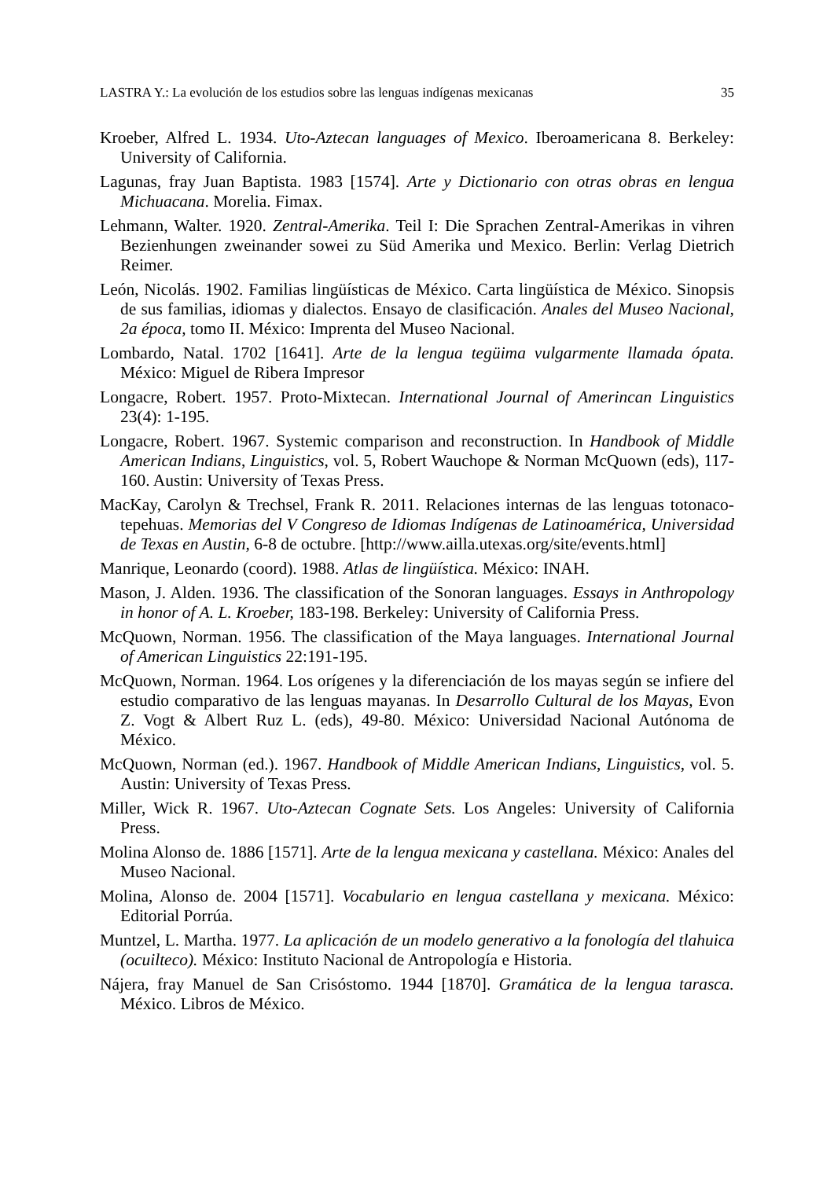LASTRA Y.: La evolución de los estudios sobre las lenguas indígenas mexicanas 35
Kroeber, Alfred L. 1934. Uto-Aztecan languages of Mexico. Iberoamericana 8. Berkeley: University of California.
Lagunas, fray Juan Baptista. 1983 [1574]. Arte y Dictionario con otras obras en lengua Michuacana. Morelia. Fimax.
Lehmann, Walter. 1920. Zentral-Amerika. Teil I: Die Sprachen Zentral-Amerikas in vihren Bezienhungen zweinander sowei zu Süd Amerika und Mexico. Berlin: Verlag Dietrich Reimer.
León, Nicolás. 1902. Familias lingüísticas de México. Carta lingüística de México. Sinopsis de sus familias, idiomas y dialectos. Ensayo de clasificación. Anales del Museo Nacional, 2a época, tomo II. México: Imprenta del Museo Nacional.
Lombardo, Natal. 1702 [1641]. Arte de la lengua tegüima vulgarmente llamada ópata. México: Miguel de Ribera Impresor
Longacre, Robert. 1957. Proto-Mixtecan. International Journal of Amerincan Linguistics 23(4): 1-195.
Longacre, Robert. 1967. Systemic comparison and reconstruction. In Handbook of Middle American Indians, Linguistics, vol. 5, Robert Wauchope & Norman McQuown (eds), 117-160. Austin: University of Texas Press.
MacKay, Carolyn & Trechsel, Frank R. 2011. Relaciones internas de las lenguas totonaco-tepehuas. Memorias del V Congreso de Idiomas Indígenas de Latinoamérica, Universidad de Texas en Austin, 6-8 de octubre. [http://www.ailla.utexas.org/site/events.html]
Manrique, Leonardo (coord). 1988. Atlas de lingüística. México: INAH.
Mason, J. Alden. 1936. The classification of the Sonoran languages. Essays in Anthropology in honor of A. L. Kroeber, 183-198. Berkeley: University of California Press.
McQuown, Norman. 1956. The classification of the Maya languages. International Journal of American Linguistics 22:191-195.
McQuown, Norman. 1964. Los orígenes y la diferenciación de los mayas según se infiere del estudio comparativo de las lenguas mayanas. In Desarrollo Cultural de los Mayas, Evon Z. Vogt & Albert Ruz L. (eds), 49-80. México: Universidad Nacional Autónoma de México.
McQuown, Norman (ed.). 1967. Handbook of Middle American Indians, Linguistics, vol. 5. Austin: University of Texas Press.
Miller, Wick R. 1967. Uto-Aztecan Cognate Sets. Los Angeles: University of California Press.
Molina Alonso de. 1886 [1571]. Arte de la lengua mexicana y castellana. México: Anales del Museo Nacional.
Molina, Alonso de. 2004 [1571]. Vocabulario en lengua castellana y mexicana. México: Editorial Porrúa.
Muntzel, L. Martha. 1977. La aplicación de un modelo generativo a la fonología del tlahuica (ocuilteco). México: Instituto Nacional de Antropología e Historia.
Nájera, fray Manuel de San Crisóstomo. 1944 [1870]. Gramática de la lengua tarasca. México. Libros de México.